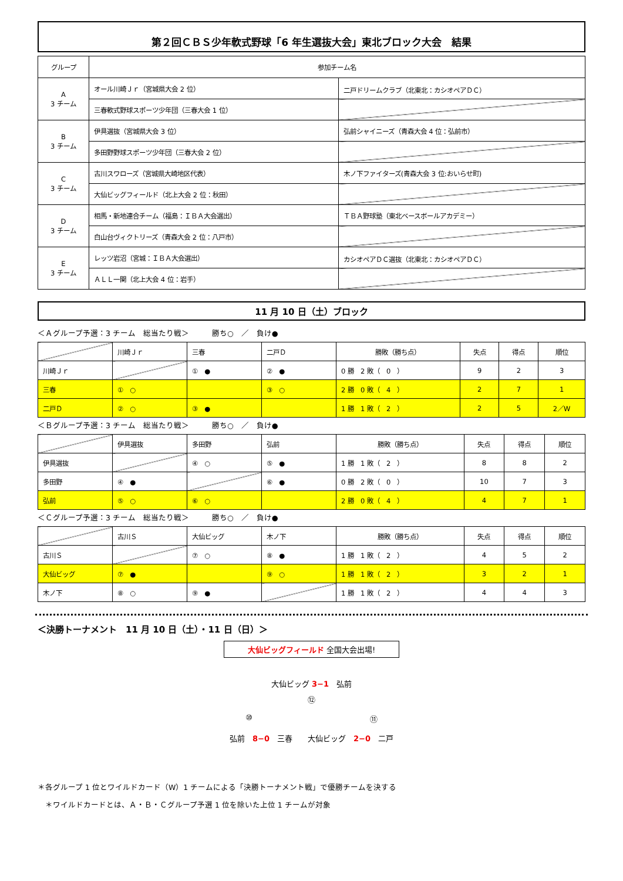第２回ＣＢＳ少年軟式野球「6 年生選抜大会」東北ブロック大会　結果
| グループ | 参加チーム名 | |
| --- | --- | --- |
| A 3 チーム | オール川崎Ｊｒ（宮城県大会 2 位） | 二戸ドリームクラブ（北東北：カシオペアＤＣ） |
| | 三春軟式野球スポーツ少年団（三春大会 1 位） | |
| B 3 チーム | 伊具選抜（宮城県大会 3 位） | 弘前シャイニーズ（青森大会 4 位：弘前市） |
| | 多田野野球スポーツ少年団（三春大会 2 位） | |
| C 3 チーム | 古川スワローズ（宮城県大崎地区代表） | 木ノ下ファイターズ(青森大会 3 位:おいらせ町) |
| | 大仙ビッグフィールド（北上大会 2 位：秋田） | |
| D 3 チーム | 相馬・新地連合チーム（福島：ＩＢＡ大会選出） | ＴＢＡ野球塾（東北ベースボールアカデミー） |
| | 白山台ヴィクトリーズ（青森大会 2 位：八戸市） | |
| E 3 チーム | レッツ岩沼（宮城：ＩＢＡ大会選出） | カシオペアＤＣ選抜（北東北：カシオペアＤＣ） |
| | ＡＬＬ一関（北上大会 4 位：岩手） | |
11 月 10 日（土）ブロック
＜Ａグループ予選：3 チーム　総当たり戦＞　　　勝ち○　／　負け●
| | 川崎Ｊｒ | 三春 | 二戸Ｄ | 勝敗（勝ち点） | 失点 | 得点 | 順位 |
| 川崎Ｊｒ | | ① ● | ② ● | 0 勝 2 敗（ 0 ） | 9 | 2 | 3 |
| 三春 | ① ○ | | ③ ○ | 2 勝 0 敗（ 4 ） | 2 | 7 | 1 |
| 二戸Ｄ | ② ○ | ③ ● | | 1 勝 1 敗（ 2 ） | 2 | 5 | 2／W |
＜Ｂグループ予選：3 チーム　総当たり戦＞　　　勝ち○　／　負け●
| | 伊具選抜 | 多田野 | 弘前 | 勝敗（勝ち点） | 失点 | 得点 | 順位 |
| 伊具選抜 | | ④ ○ | ⑤ ● | 1 勝 1 敗（ 2 ） | 8 | 8 | 2 |
| 多田野 | ④ ● | | ⑥ ● | 0 勝 2 敗（ 0 ） | 10 | 7 | 3 |
| 弘前 | ⑤ ○ | ⑥ ○ | | 2 勝 0 敗（ 4 ） | 4 | 7 | 1 |
＜Ｃグループ予選：3 チーム　総当たり戦＞　　　勝ち○　／　負け●
| | 古川Ｓ | 大仙ビッグ | 木ノ下 | 勝敗（勝ち点） | 失点 | 得点 | 順位 |
| 古川Ｓ | | ⑦ ○ | ⑧ ● | 1 勝 1 敗（ 2 ） | 4 | 5 | 2 |
| 大仙ビッグ | ⑦ ● | | ⑨ ○ | 1 勝 1 敗（ 2 ） | 3 | 2 | 1 |
| 木ノ下 | ⑧ ○ | ⑨ ● | | 1 勝 1 敗（ 2 ） | 4 | 4 | 3 |
＜決勝トーナメント　11 月 10 日（土）・11 日（日）＞
大仙ビッグフィールド 全国大会出場!
大仙ビッグ 3−1　弘前
⑫
⑩ ⑪
弘前　8−0　三春　　大仙ビッグ　2−0　二戸
＊各グループ 1 位とワイルドカード（W）1 チームによる「決勝トーナメント戦」で優勝チームを決する
　＊ワイルドカードとは、Ａ・Ｂ・Ｃグループ予選 1 位を除いた上位 1 チームが対象